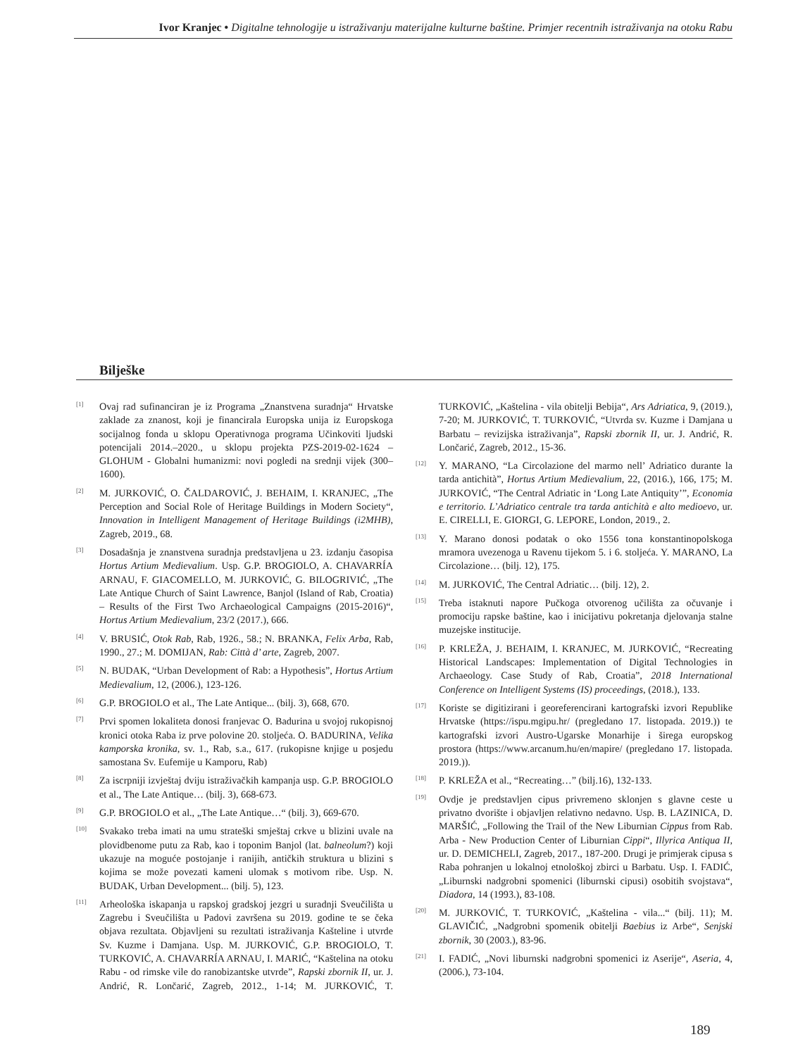Ivor Kranjec • Digitalne tehnologije u istraživanju materijalne kulturne baštine. Primjer recentnih istraživanja na otoku Rabu
Bilješke
<sup>[1]</sup>
Ovaj rad sufinanciran je iz Programa „Znanstvena suradnja“ Hrvatske zaklade za znanost, koji je financirala Europska unija iz Europskoga socijalnog fonda u sklopu Operativnoga programa Učinkoviti ljudski potencijali 2014.–2020., u sklopu projekta PZS-2019-02-1624 – GLOHUM - Globalni humanizmi: novi pogledi na srednji vijek (300–1600).
<sup>[2]</sup>
M. JURKOVIĆ, O. ČALDAROVIĆ, J. BEHAIM, I. KRANJEC, „The Perception and Social Role of Heritage Buildings in Modern Society“, Innovation in Intelligent Management of Heritage Buildings (i2MHB), Zagreb, 2019., 68.
<sup>[3]</sup>
Dosadašnja je znanstvena suradnja predstavljena u 23. izdanju časopisa Hortus Artium Medievalium. Usp. G.P. BROGIOLO, A. CHAVARRÍA ARNAU, F. GIACOMELLO, M. JURKOVIĆ, G. BILOGRIVIĆ, „The Late Antique Church of Saint Lawrence, Banjol (Island of Rab, Croatia) – Results of the First Two Archaeological Campaigns (2015-2016)“, Hortus Artium Medievalium, 23/2 (2017.), 666.
<sup>[4]</sup>
V. BRUSIĆ, Otok Rab, Rab, 1926., 58.; N. BRANKA, Felix Arba, Rab, 1990., 27.; M. DOMIJAN, Rab: Città d’ arte, Zagreb, 2007.
<sup>[5]</sup>
N. BUDAK, “Urban Development of Rab: a Hypothesis”, Hortus Artium Medievalium, 12, (2006.), 123-126.
<sup>[6]</sup>
G.P. BROGIOLO et al., The Late Antique... (bilj. 3), 668, 670.
<sup>[7]</sup>
Prvi spomen lokaliteta donosi franjevac O. Badurina u svojoj rukopisnoj kronici otoka Raba iz prve polovine 20. stoljeća. O. BADURINA, Velika kamporska kronika, sv. 1., Rab, s.a., 617. (rukopisne knjige u posjedu samostana Sv. Eufemije u Kamporu, Rab)
<sup>[8]</sup>
Za iscrpniji izvještaj dviju istraživačkih kampanja usp. G.P. BROGIOLO et al., The Late Antique… (bilj. 3), 668-673.
<sup>[9]</sup>
G.P. BROGIOLO et al., „The Late Antique…“ (bilj. 3), 669-670.
<sup>[10]</sup>
Svakako treba imati na umu strateški smještaj crkve u blizini uvale na plovidbenome putu za Rab, kao i toponim Banjol (lat. balneolum?) koji ukazuje na moguće postojanje i ranijih, antičkih struktura u blizini s kojima se može povezati kameni ulomak s motivom ribe. Usp. N. BUDAK, Urban Development... (bilj. 5), 123.
<sup>[11]</sup>
Arheološka iskapanja u rapskoj gradskoj jezgri u suradnji Sveučilišta u Zagrebu i Sveučilišta u Padovi završena su 2019. godine te se čeka objava rezultata. Objavljeni su rezultati istraživanja Kašteline i utvrde Sv. Kuzme i Damjana. Usp. M. JURKOVIĆ, G.P. BROGIOLO, T. TURKOVIĆ, A. CHAVARRÍA ARNAU, I. MARIĆ, “Kaštelina na otoku Rabu - od rimske vile do ranobizantske utvrde”, Rapski zbornik II, ur. J. Andrić, R. Lončarić, Zagreb, 2012., 1-14; M. JURKOVIĆ, T. TURKOVIĆ, „Kaštelina - vila obitelji Bebija“, Ars Adriatica, 9, (2019.), 7-20; M. JURKOVIĆ, T. TURKOVIĆ, “Utvrda sv. Kuzme i Damjana u Barbatu – revizijska istraživanja”, Rapski zbornik II, ur. J. Andrić, R. Lončarić, Zagreb, 2012., 15-36.
<sup>[12]</sup>
Y. MARANO, “La Circolazione del marmo nell’ Adriatico durante la tarda antichità”, Hortus Artium Medievalium, 22, (2016.), 166, 175; M. JURKOVIĆ, “The Central Adriatic in ‘Long Late Antiquity’”, Economia e territorio. L’Adriatico centrale tra tarda antichità e alto medioevo, ur. E. CIRELLI, E. GIORGI, G. LEPORE, London, 2019., 2.
<sup>[13]</sup>
Y. Marano donosi podatak o oko 1556 tona konstantinopolskoga mramora uvezenoga u Ravenu tijekom 5. i 6. stoljeća. Y. MARANO, La Circolazione… (bilj. 12), 175.
<sup>[14]</sup>
M. JURKOVIĆ, The Central Adriatic… (bilj. 12), 2.
<sup>[15]</sup>
Treba istaknuti napore Pučkoga otvorenog učilišta za očuvanje i promociju rapske baštine, kao i inicijativu pokretanja djelovanja stalne muzejske institucije.
<sup>[16]</sup>
P. KRLEŽA, J. BEHAIM, I. KRANJEC, M. JURKOVIĆ, “Recreating Historical Landscapes: Implementation of Digital Technologies in Archaeology. Case Study of Rab, Croatia”, 2018 International Conference on Intelligent Systems (IS) proceedings, (2018.), 133.
<sup>[17]</sup>
Koriste se digitizirani i georeferencirani kartografski izvori Republike Hrvatske (https://ispu.mgipu.hr/ (pregledano 17. listopada. 2019.)) te kartografski izvori Austro-Ugarske Monarhije i širega europskog prostora (https://www.arcanum.hu/en/mapire/ (pregledano 17. listopada. 2019.)).
<sup>[18]</sup>
P. KRLEŽA et al., “Recreating…” (bilj.16), 132-133.
<sup>[19]</sup>
Ovdje je predstavljen cipus privremeno sklonjen s glavne ceste u privatno dvorište i objavljen relativno nedavno. Usp. B. LAZINICA, D. MARŠIĆ, „Following the Trail of the New Liburnian Cippus from Rab. Arba - New Production Center of Liburnian Cippi“, Illyrica Antiqua II, ur. D. DEMICHELI, Zagreb, 2017., 187-200. Drugi je primjerak cipusa s Raba pohranjen u lokalnoj etnološkoj zbirci u Barbatu. Usp. I. FADIĆ, „Liburnski nadgrobni spomenici (liburnski cipusi) osobitih svojstava“, Diadora, 14 (1993.), 83-108.
<sup>[20]</sup>
M. JURKOVIĆ, T. TURKOVIĆ, „Kaštelina - vila...“ (bilj. 11); M. GLAVIČIĆ, „Nadgrobni spomenik obitelji Baebius iz Arbe“, Senjski zbornik, 30 (2003.), 83-96.
<sup>[21]</sup>
I. FADIĆ, „Novi liburnski nadgrobni spomenici iz Aserije“, Aseria, 4, (2006.), 73-104.
189